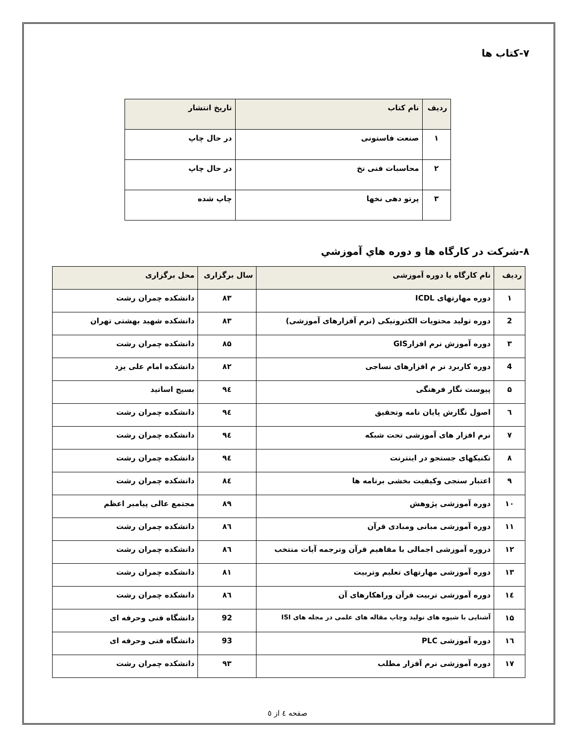۷-کتاب ها
| ردیف | نام کتاب | تاریخ انتشار |
| --- | --- | --- |
| ۱ | صنعت فاستونی | در حال چاپ |
| ۲ | محاسبات فنی نخ | در حال چاپ |
| ۳ | پرتو دهی نخها | چاپ شده |
۸-شرکت در کارگاه ها و دوره هاي آموزشي
| ردیف | نام کارگاه یا دوره آموزشی | سال برگزاری | محل برگزاری |
| --- | --- | --- | --- |
| ۱ | دوره مهارتهای ICDL | ۸۳ | دانشکده چمران رشت |
| 2 | دوره تولید محتویات الکترونیکی (نرم آفزارهای آموزشی) | ۸۳ | دانشکده شهید بهشتی تهران |
| ۳ | دوره آموزش نرم افزارGIS | ۸۵ | دانشکده چمران رشت |
| 4 | دوره کاربرد نر م افزارهای نساجی | ۸۲ | دانشکده امام علی یزد |
| ۵ | پیوست نگار فرهنگی | ۹٤ | بسیج اساتید |
| ٦ | اصول نگارش پایان نامه وتحقیق | ۹٤ | دانشکده چمران رشت |
| ۷ | نرم افزار های آموزشی تحت شبکه | ۹٤ | دانشکده چمران رشت |
| ۸ | تکنیکهای جستجو در اینترنت | ۹٤ | دانشکده چمران رشت |
| ۹ | اعتبار سنجی وکیفیت بخشی برنامه ها | ۸٤ | دانشکده چمران رشت |
| ۱۰ | دوره آموزشی پژوهش | ۸۹ | مجتمع عالی پیامبر اعظم |
| ۱۱ | دوره آموزشی مبانی ومبادی قرآن | ۸٦ | دانشکده چمران رشت |
| ۱۲ | دروره آموزشی اجمالی با مفاهیم قرآن وترجمه آیات منتخب | ۸٦ | دانشکده چمران رشت |
| ۱۳ | دوره آموزشی مهارتهای تعلیم وتربیت | ۸۱ | دانشکده چمران رشت |
| ۱٤ | دوره آموزشی تربیت قرآن وراهکارهای آن | ۸٦ | دانشکده چمران رشت |
| ۱۵ | آشنایی با شیوه های تولید وچاپ مقاله های علمی در مجله های ISI | 92 | دانشگاه فنی وحرفه ای |
| ۱٦ | دوره آموزشی PLC | 93 | دانشگاه فنی وحرفه ای |
| ۱۷ | دوره آموزشی نرم آفزار مطلب | ۹۳ | دانشکده چمران رشت |
صفحه ٤ از ٥